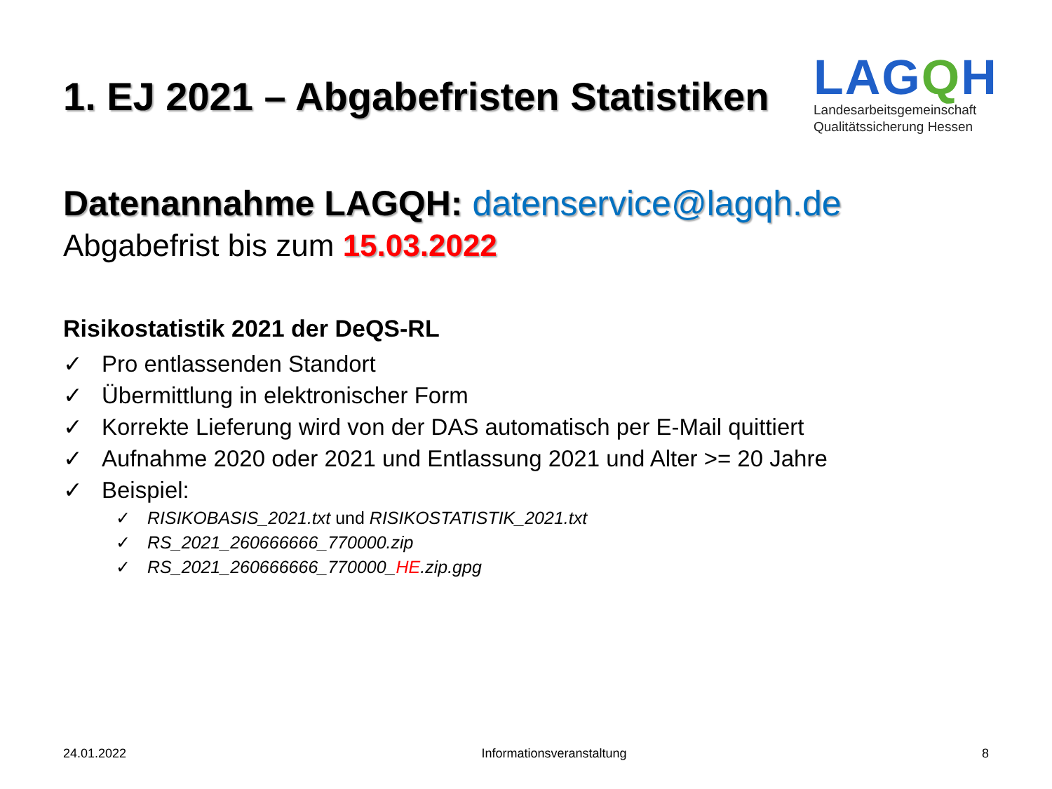1. EJ 2021 – Abgabefristen Statistiken
LAGQH
Landesarbeitsgemeinschaft
Qualitätssicherung Hessen
Datenannahme LAGQH: datenservice@lagqh.de
Abgabefrist bis zum 15.03.2022
Risikostatistik 2021 der DeQS-RL
✓ Pro entlassenden Standort
✓ Übermittlung in elektronischer Form
✓ Korrekte Lieferung wird von der DAS automatisch per E-Mail quittiert
✓ Aufnahme 2020 oder 2021 und Entlassung 2021 und Alter >= 20 Jahre
✓ Beispiel:
✓ RISIKOBASIS_2021.txt und RISIKOSTATISTIK_2021.txt
✓ RS_2021_260666666_770000.zip
✓ RS_2021_260666666_770000_HE.zip.gpg
24.01.2022 Informationsveranstaltung 8